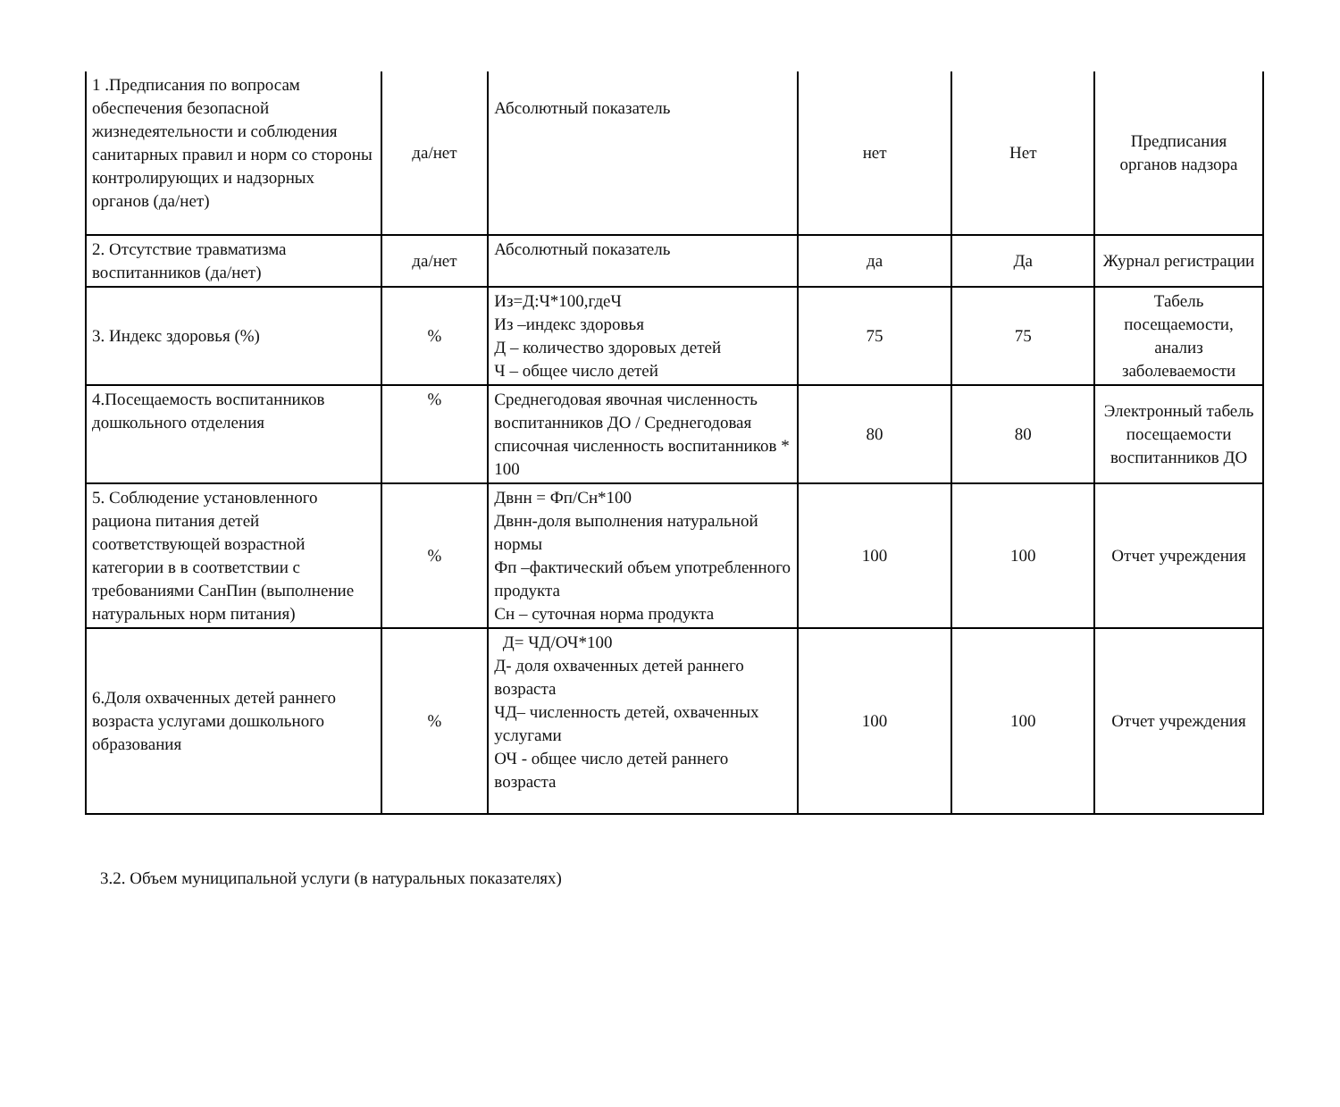| 1 .Предписания по вопросам обеспечения безопасной жизнедеятельности и соблюдения санитарных правил и норм со стороны контролирующих и надзорных органов (да/нет) | да/нет | Абсолютный показатель | нет | Нет | Предписания органов надзора |
| 2. Отсутствие травматизма воспитанников (да/нет) | да/нет | Абсолютный показатель | да | Да | Журнал регистрации |
| 3. Индекс здоровья (%) | % | Из=Д:Ч*100,гдеЧ Из –индекс здоровья Д – количество здоровых детей Ч – общее число детей | 75 | 75 | Табель посещаемости, анализ заболеваемости |
| 4.Посещаемость воспитанников дошкольного отделения | % | Среднегодовая явочная численность воспитанников ДО / Среднегодовая списочная численность воспитанников * 100 | 80 | 80 | Электронный табель посещаемости воспитанников ДО |
| 5. Соблюдение установленного рациона питания детей соответствующей возрастной категории в в соответствии с требованиями СанПин (выполнение натуральных норм питания) | % | Двнн = Фп/Сн*100 Двнн-доля выполнения натуральной нормы Фп –фактический объем употребленного продукта Сн – суточная норма продукта | 100 | 100 | Отчет учреждения |
| 6.Доля охваченных детей раннего возраста услугами дошкольного образования | % | Д= ЧД/ОЧ*100 Д- доля охваченных детей раннего возраста ЧД– численность детей, охваченных услугами ОЧ - общее число детей раннего возраста | 100 | 100 | Отчет учреждения |
3.2. Объем муниципальной услуги (в натуральных показателях)